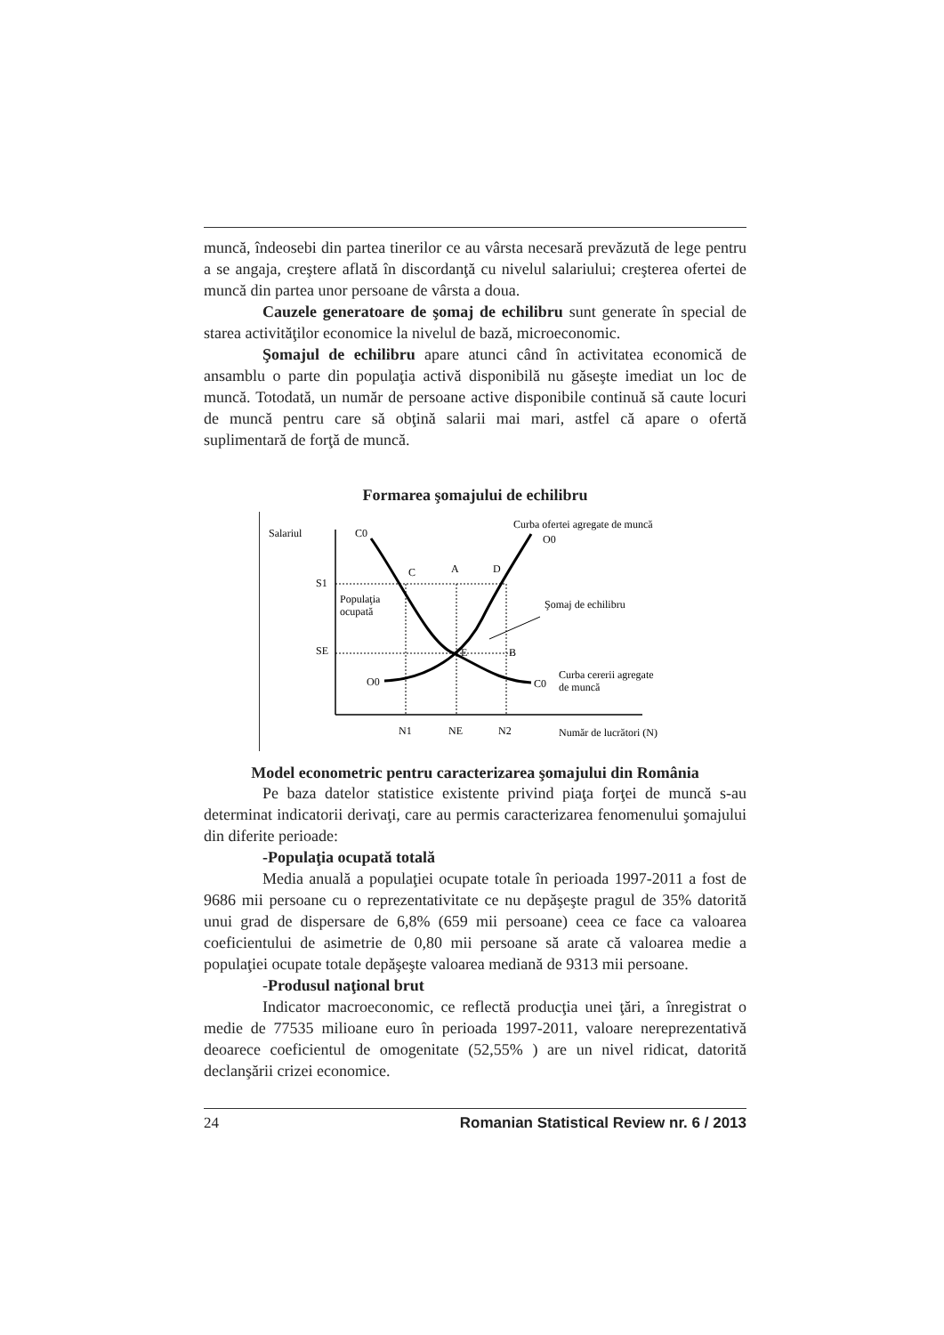muncă, îndeosebi din partea tinerilor ce au vârsta necesară prevăzută de lege pentru a se angaja, creştere aflată în discordanţă cu nivelul salariului; creşterea ofertei de muncă din partea unor persoane de vârsta a doua.
Cauzele generatoare de şomaj de echilibru sunt generate în special de starea activităţilor economice la nivelul de bază, microeconomic.
Şomajul de echilibru apare atunci când în activitatea economică de ansamblu o parte din populaţia activă disponibilă nu găseşte imediat un loc de muncă. Totodată, un număr de persoane active disponibile continuă să caute locuri de muncă pentru care să obţină salarii mai mari, astfel că apare o ofertă suplimentară de forţă de muncă.
Formarea şomajului de echilibru
Salariul
C0
Curba ofertei agregate de muncă
O0
C
A
D
S1
Populaţia
ocupată
Şomaj de echilibru
SE
E
B
O0
C0
Curba cererii agregate
de muncă
N1
NE
N2
Număr de lucrători (N)
Model econometric pentru caracterizarea şomajului din România
Pe baza datelor statistice existente privind piaţa forţei de muncă s-au determinat indicatorii derivaţi, care au permis caracterizarea fenomenului şomajului din diferite perioade:
-Populaţia ocupată totală
Media anuală a populaţiei ocupate totale în perioada 1997-2011 a fost de 9686 mii persoane cu o reprezentativitate ce nu depăşeşte pragul de 35% datorită unui grad de dispersare de 6,8% (659 mii persoane) ceea ce face ca valoarea coeficientului de asimetrie de 0,80 mii persoane să arate că valoarea medie a populaţiei ocupate totale depăşeşte valoarea mediană de 9313 mii persoane.
-Produsul naţional brut
Indicator macroeconomic, ce reflectă producţia unei ţări, a înregistrat o medie de 77535 milioane euro în perioada 1997-2011, valoare nereprezentativă deoarece coeficientul de omogenitate (52,55% ) are un nivel ridicat, datorită declanşării crizei economice.
24 Romanian Statistical Review nr. 6 / 2013